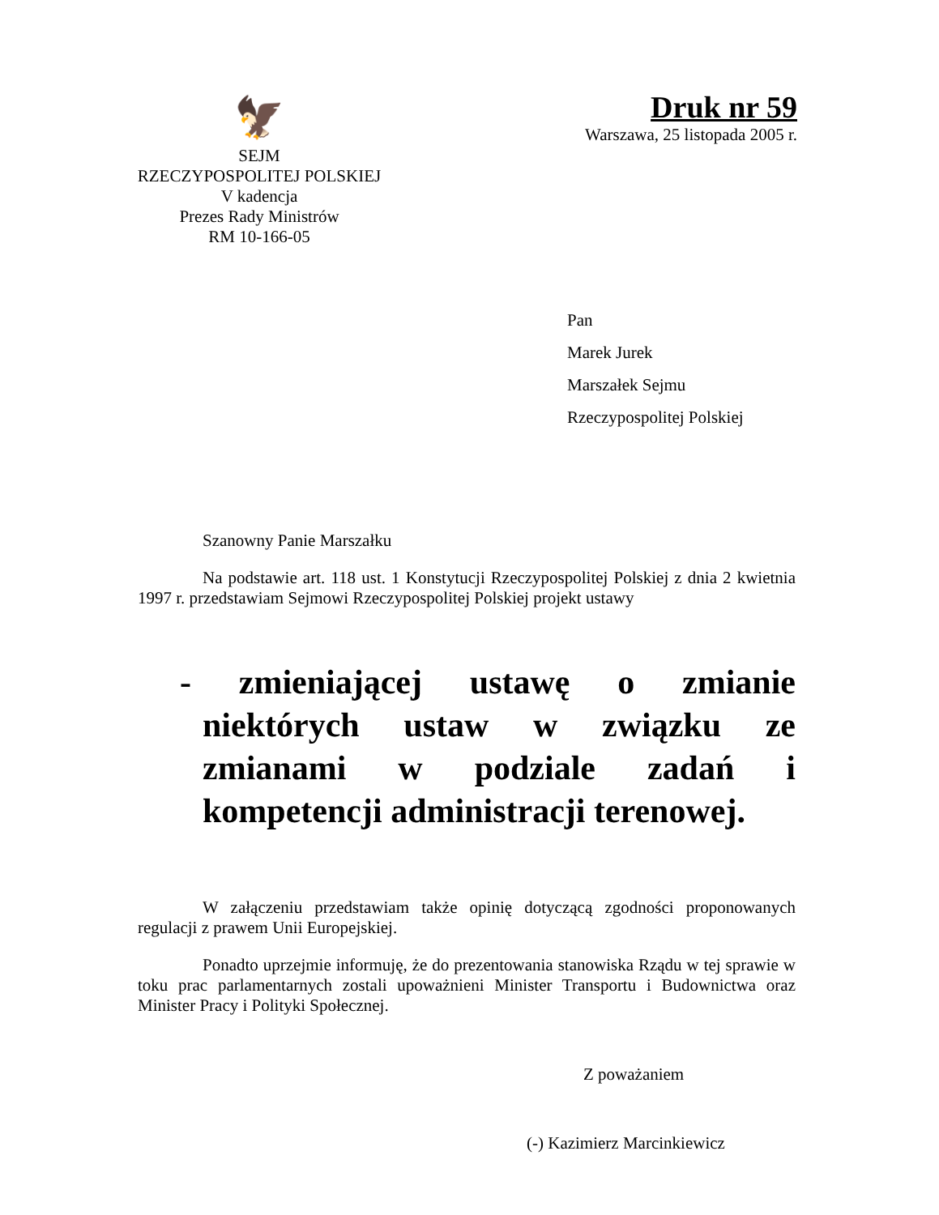🦅
SEJM
RZECZYPOSPOLITEJ POLSKIEJ
V kadencja
Prezes Rady Ministrów
RM 10-166-05
Druk nr 59
Warszawa, 25 listopada 2005 r.
Pan
Marek Jurek
Marszałek Sejmu
Rzeczypospolitej Polskiej
Szanowny Panie Marszałku
Na podstawie art. 118 ust. 1 Konstytucji Rzeczypospolitej Polskiej z dnia 2 kwietnia 1997 r. przedstawiam Sejmowi Rzeczypospolitej Polskiej projekt ustawy
- zmieniającej ustawę o zmianie niektórych ustaw w związku ze zmianami w podziale zadań i kompetencji administracji terenowej.
W załączeniu przedstawiam także opinię dotyczącą zgodności proponowanych regulacji z prawem Unii Europejskiej.
Ponadto uprzejmie informuję, że do prezentowania stanowiska Rządu w tej sprawie w toku prac parlamentarnych zostali upoważnieni Minister Transportu i Budownictwa oraz Minister Pracy i Polityki Społecznej.
Z poważaniem
(-) Kazimierz Marcinkiewicz